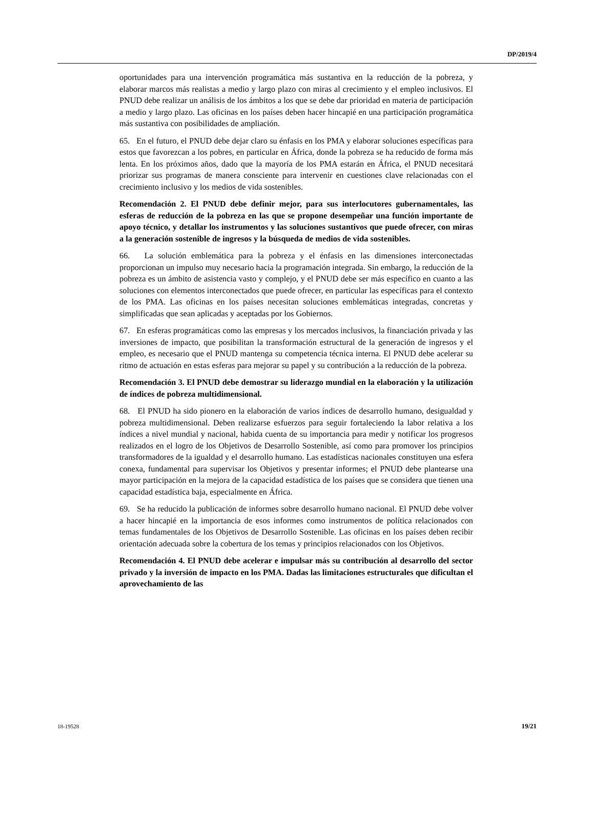DP/2019/4
oportunidades para una intervención programática más sustantiva en la reducción de la pobreza, y elaborar marcos más realistas a medio y largo plazo con miras al crecimiento y el empleo inclusivos. El PNUD debe realizar un análisis de los ámbitos a los que se debe dar prioridad en materia de participación a medio y largo plazo. Las oficinas en los países deben hacer hincapié en una participación programática más sustantiva con posibilidades de ampliación.
65. En el futuro, el PNUD debe dejar claro su énfasis en los PMA y elaborar soluciones específicas para estos que favorezcan a los pobres, en particular en África, donde la pobreza se ha reducido de forma más lenta. En los próximos años, dado que la mayoría de los PMA estarán en África, el PNUD necesitará priorizar sus programas de manera consciente para intervenir en cuestiones clave relacionadas con el crecimiento inclusivo y los medios de vida sostenibles.
Recomendación 2. El PNUD debe definir mejor, para sus interlocutores gubernamentales, las esferas de reducción de la pobreza en las que se propone desempeñar una función importante de apoyo técnico, y detallar los instrumentos y las soluciones sustantivos que puede ofrecer, con miras a la generación sostenible de ingresos y la búsqueda de medios de vida sostenibles.
66. La solución emblemática para la pobreza y el énfasis en las dimensiones interconectadas proporcionan un impulso muy necesario hacia la programación integrada. Sin embargo, la reducción de la pobreza es un ámbito de asistencia vasto y complejo, y el PNUD debe ser más específico en cuanto a las soluciones con elementos interconectados que puede ofrecer, en particular las específicas para el contexto de los PMA. Las oficinas en los países necesitan soluciones emblemáticas integradas, concretas y simplificadas que sean aplicadas y aceptadas por los Gobiernos.
67. En esferas programáticas como las empresas y los mercados inclusivos, la financiación privada y las inversiones de impacto, que posibilitan la transformación estructural de la generación de ingresos y el empleo, es necesario que el PNUD mantenga su competencia técnica interna. El PNUD debe acelerar su ritmo de actuación en estas esferas para mejorar su papel y su contribución a la reducción de la pobreza.
Recomendación 3. El PNUD debe demostrar su liderazgo mundial en la elaboración y la utilización de índices de pobreza multidimensional.
68. El PNUD ha sido pionero en la elaboración de varios índices de desarrollo humano, desigualdad y pobreza multidimensional. Deben realizarse esfuerzos para seguir fortaleciendo la labor relativa a los índices a nivel mundial y nacional, habida cuenta de su importancia para medir y notificar los progresos realizados en el logro de los Objetivos de Desarrollo Sostenible, así como para promover los principios transformadores de la igualdad y el desarrollo humano. Las estadísticas nacionales constituyen una esfera conexa, fundamental para supervisar los Objetivos y presentar informes; el PNUD debe plantearse una mayor participación en la mejora de la capacidad estadística de los países que se considera que tienen una capacidad estadística baja, especialmente en África.
69. Se ha reducido la publicación de informes sobre desarrollo humano nacional. El PNUD debe volver a hacer hincapié en la importancia de esos informes como instrumentos de política relacionados con temas fundamentales de los Objetivos de Desarrollo Sostenible. Las oficinas en los países deben recibir orientación adecuada sobre la cobertura de los temas y principios relacionados con los Objetivos.
Recomendación 4. El PNUD debe acelerar e impulsar más su contribución al desarrollo del sector privado y la inversión de impacto en los PMA. Dadas las limitaciones estructurales que dificultan el aprovechamiento de las
18-19528 19/21